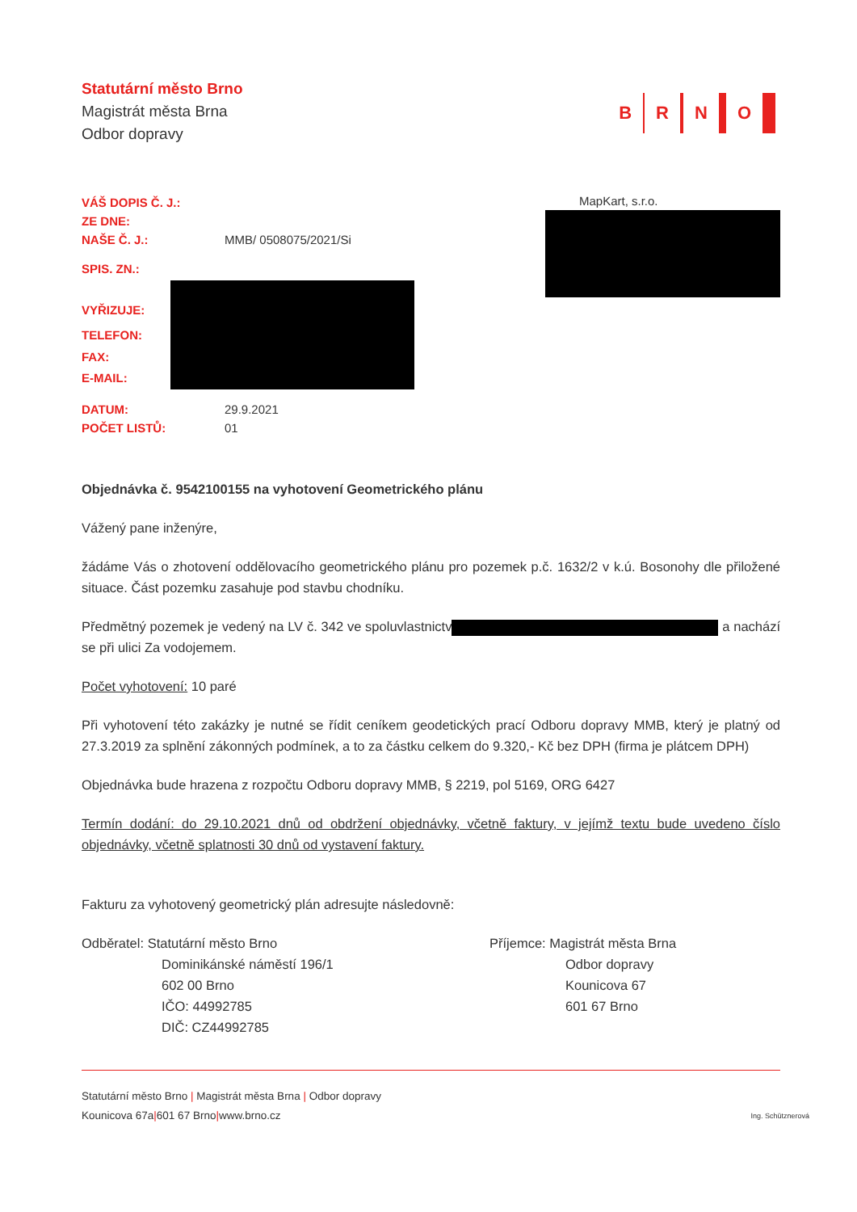Statutární město Brno
Magistrát města Brna
Odbor dopravy
B R N O
| VÁŠ DOPIS Č. J.: | |
| ZE DNE: | |
| NAŠE Č. J.: | MMB/ 0508075/2021/Si |
| SPIS. ZN.: | |
| VYŘIZUJE: | |
| TELEFON: | |
| FAX: | |
| E-MAIL: | |
| DATUM: | 29.9.2021 |
| POČET LISTŮ: | 01 |
MapKart, s.r.o.
Objednávka č. 9542100155 na vyhotovení Geometrického plánu
Vážený pane inženýre,
žádáme Vás o zhotovení oddělovacího geometrického plánu pro pozemek p.č. 1632/2 v k.ú. Bosonohy dle přiložené situace. Část pozemku zasahuje pod stavbu chodníku.
Předmětný pozemek je vedený na LV č. 342 ve spoluvlastnictv a nachází se při ulici Za vodojemem.
Počet vyhotovení: 10 paré
Při vyhotovení této zakázky je nutné se řídit ceníkem geodetických prací Odboru dopravy MMB, který je platný od 27.3.2019 za splnění zákonných podmínek, a to za částku celkem do 9.320,- Kč bez DPH (firma je plátcem DPH)
Objednávka bude hrazena z rozpočtu Odboru dopravy MMB, § 2219, pol 5169, ORG 6427
Termín dodání: do 29.10.2021 dnů od obdržení objednávky, včetně faktury, v jejímž textu bude uvedeno číslo objednávky, včetně splatnosti 30 dnů od vystavení faktury.
Fakturu za vyhotovený geometrický plán adresujte následovně:
Odběratel: Statutární město Brno
Dominikánské náměstí 196/1
602 00 Brno
IČO: 44992785
DIČ: CZ44992785
Příjemce: Magistrát města Brna
Odbor dopravy
Kounicova 67
601 67 Brno
Statutární město Brno | Magistrát města Brna | Odbor dopravy
Kounicova 67a | 601 67 Brno | www.brno.cz Ing. Schütznerová